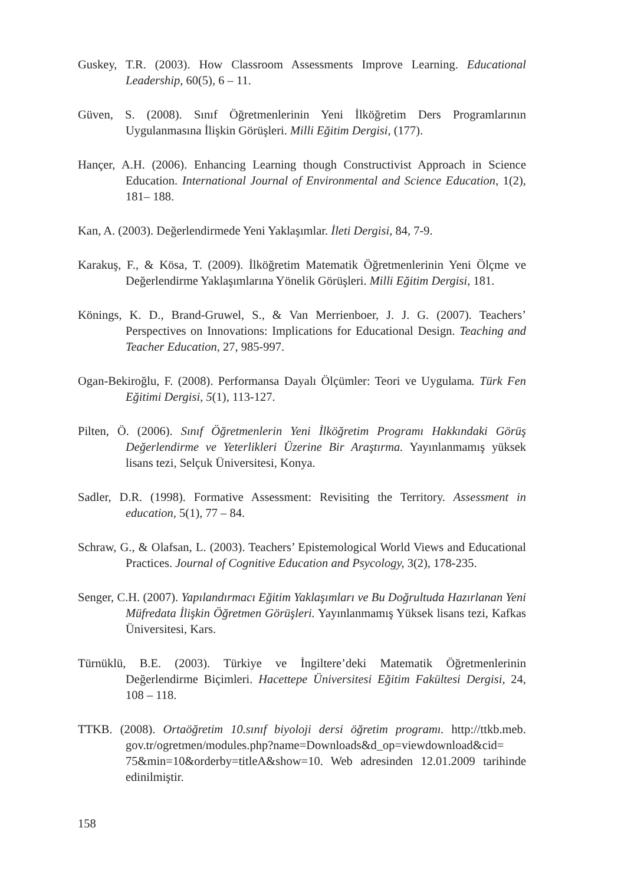Guskey, T.R. (2003). How Classroom Assessments Improve Learning. Educational Leadership, 60(5), 6 – 11.
Güven, S. (2008). Sınıf Öğretmenlerinin Yeni İlköğretim Ders Programlarının Uygulanmasına İlişkin Görüşleri. Milli Eğitim Dergisi, (177).
Hançer, A.H. (2006). Enhancing Learning though Constructivist Approach in Science Education. International Journal of Environmental and Science Education, 1(2), 181– 188.
Kan, A. (2003). Değerlendirmede Yeni Yaklaşımlar. İleti Dergisi, 84, 7-9.
Karakuş, F., & Kösa, T. (2009). İlköğretim Matematik Öğretmenlerinin Yeni Ölçme ve Değerlendirme Yaklaşımlarına Yönelik Görüşleri. Milli Eğitim Dergisi, 181.
Könings, K. D., Brand-Gruwel, S., & Van Merrienboer, J. J. G. (2007). Teachers’ Perspectives on Innovations: Implications for Educational Design. Teaching and Teacher Education, 27, 985-997.
Ogan-Bekiroğlu, F. (2008). Performansa Dayalı Ölçümler: Teori ve Uygulama. Türk Fen Eğitimi Dergisi, 5(1), 113-127.
Pilten, Ö. (2006). Sınıf Öğretmenlerin Yeni İlköğretim Programı Hakkındaki Görüş Değerlendirme ve Yeterlikleri Üzerine Bir Araştırma. Yayınlanmamış yüksek lisans tezi, Selçuk Üniversitesi, Konya.
Sadler, D.R. (1998). Formative Assessment: Revisiting the Territory. Assessment in education, 5(1), 77 – 84.
Schraw, G., & Olafsan, L. (2003). Teachers’ Epistemological World Views and Educational Practices. Journal of Cognitive Education and Psycology, 3(2), 178-235.
Senger, C.H. (2007). Yapılandırmacı Eğitim Yaklaşımları ve Bu Doğrultuda Hazırlanan Yeni Müfredata İlişkin Öğretmen Görüşleri. Yayınlanmamış Yüksek lisans tezi, Kafkas Üniversitesi, Kars.
Türnüklü, B.E. (2003). Türkiye ve İngiltere’deki Matematik Öğretmenlerinin Değerlendirme Biçimleri. Hacettepe Üniversitesi Eğitim Fakültesi Dergisi, 24, 108 – 118.
TTKB. (2008). Ortaöğretim 10.sınıf biyoloji dersi öğretim programı. http://ttkb.meb. gov.tr/ogretmen/modules.php?name=Downloads&d_op=viewdownload&cid= 75&min=10&orderby=titleA&show=10. Web adresinden 12.01.2009 tarihinde edinilmiştir.
158